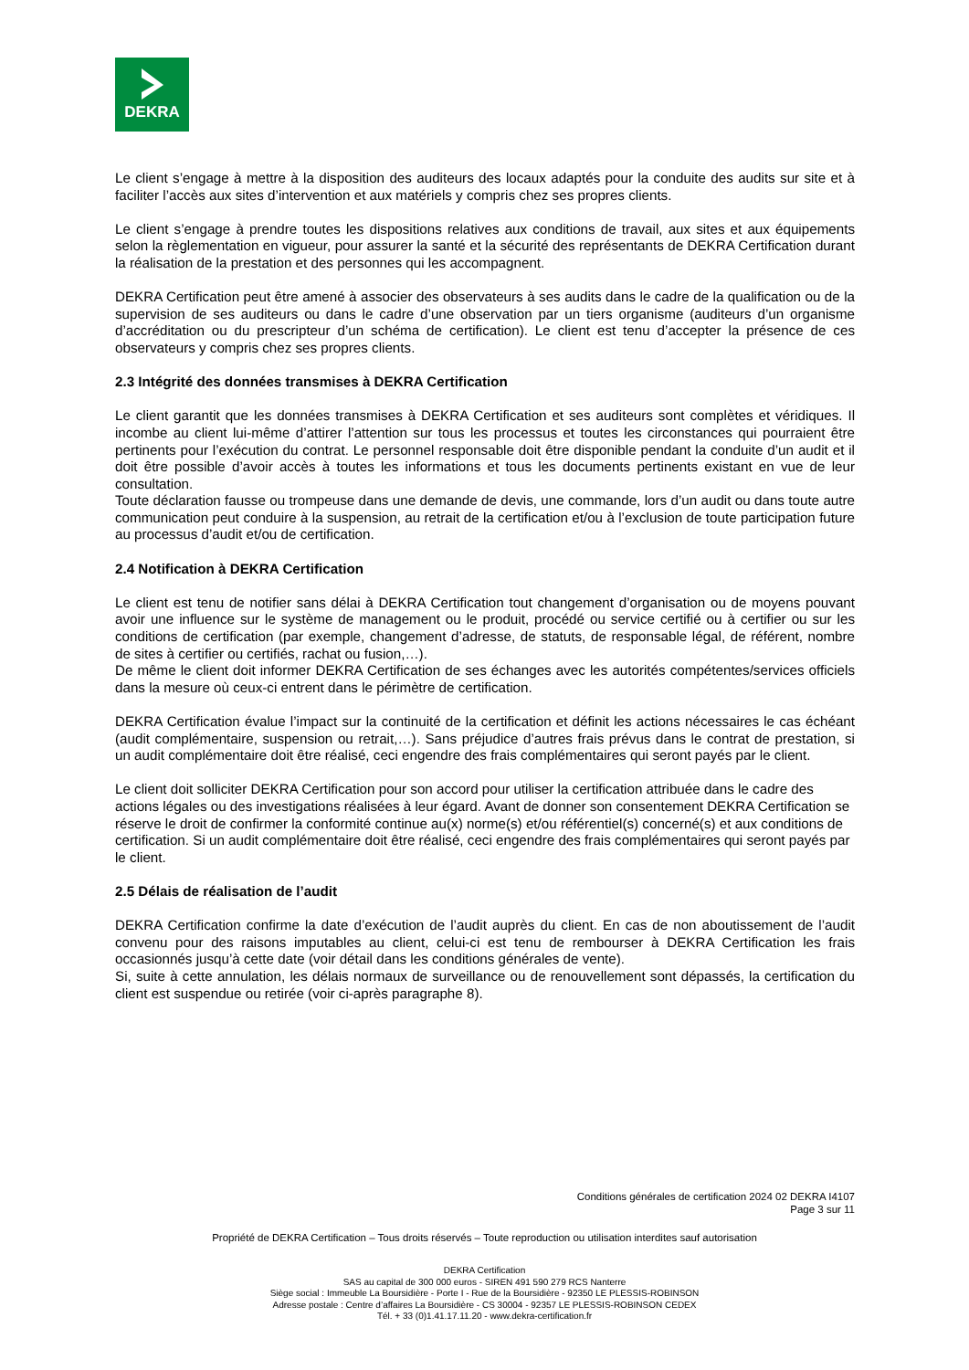DEKRA
Le client s’engage à mettre à la disposition des auditeurs des locaux adaptés pour la conduite des audits sur site et à faciliter l’accès aux sites d’intervention et aux matériels y compris chez ses propres clients.
Le client s’engage à prendre toutes les dispositions relatives aux conditions de travail, aux sites et aux équipements selon la règlementation en vigueur, pour assurer la santé et la sécurité des représentants de DEKRA Certification durant la réalisation de la prestation et des personnes qui les accompagnent.
DEKRA Certification peut être amené à associer des observateurs à ses audits dans le cadre de la qualification ou de la supervision de ses auditeurs ou dans le cadre d’une observation par un tiers organisme (auditeurs d’un organisme d’accréditation ou du prescripteur d’un schéma de certification). Le client est tenu d’accepter la présence de ces observateurs y compris chez ses propres clients.
2.3 Intégrité des données transmises à DEKRA Certification
Le client garantit que les données transmises à DEKRA Certification et ses auditeurs sont complètes et véridiques. Il incombe au client lui-même d’attirer l’attention sur tous les processus et toutes les circonstances qui pourraient être pertinents pour l’exécution du contrat. Le personnel responsable doit être disponible pendant la conduite d’un audit et il doit être possible d’avoir accès à toutes les informations et tous les documents pertinents existant en vue de leur consultation.
Toute déclaration fausse ou trompeuse dans une demande de devis, une commande, lors d’un audit ou dans toute autre communication peut conduire à la suspension, au retrait de la certification et/ou à l’exclusion de toute participation future au processus d’audit et/ou de certification.
2.4 Notification à DEKRA Certification
Le client est tenu de notifier sans délai à DEKRA Certification tout changement d’organisation ou de moyens pouvant avoir une influence sur le système de management ou le produit, procédé ou service certifié ou à certifier ou sur les conditions de certification (par exemple, changement d’adresse, de statuts, de responsable légal, de référent, nombre de sites à certifier ou certifiés, rachat ou fusion,…).
De même le client doit informer DEKRA Certification de ses échanges avec les autorités compétentes/services officiels dans la mesure où ceux-ci entrent dans le périmètre de certification.
DEKRA Certification évalue l’impact sur la continuité de la certification et définit les actions nécessaires le cas échéant (audit complémentaire, suspension ou retrait,…). Sans préjudice d’autres frais prévus dans le contrat de prestation, si un audit complémentaire doit être réalisé, ceci engendre des frais complémentaires qui seront payés par le client.
Le client doit solliciter DEKRA Certification pour son accord pour utiliser la certification attribuée dans le cadre des actions légales ou des investigations réalisées à leur égard. Avant de donner son consentement DEKRA Certification se réserve le droit de confirmer la conformité continue au(x) norme(s) et/ou référentiel(s) concerné(s) et aux conditions de certification. Si un audit complémentaire doit être réalisé, ceci engendre des frais complémentaires qui seront payés par le client.
2.5 Délais de réalisation de l’audit
DEKRA Certification confirme la date d’exécution de l’audit auprès du client. En cas de non aboutissement de l’audit convenu pour des raisons imputables au client, celui-ci est tenu de rembourser à DEKRA Certification les frais occasionnés jusqu’à cette date (voir détail dans les conditions générales de vente).
Si, suite à cette annulation, les délais normaux de surveillance ou de renouvellement sont dépassés, la certification du client est suspendue ou retirée (voir ci-après paragraphe 8).
Conditions générales de certification 2024 02 DEKRA I4107
Page 3 sur 11
Propriété de DEKRA Certification – Tous droits réservés – Toute reproduction ou utilisation interdites sauf autorisation
DEKRA Certification
SAS au capital de 300 000 euros - SIREN 491 590 279 RCS Nanterre
Siège social : Immeuble La Boursidière - Porte I - Rue de la Boursidière - 92350 LE PLESSIS-ROBINSON
Adresse postale : Centre d’affaires La Boursidière - CS 30004 - 92357 LE PLESSIS-ROBINSON CEDEX
Tél. + 33 (0)1.41.17.11.20 - www.dekra-certification.fr